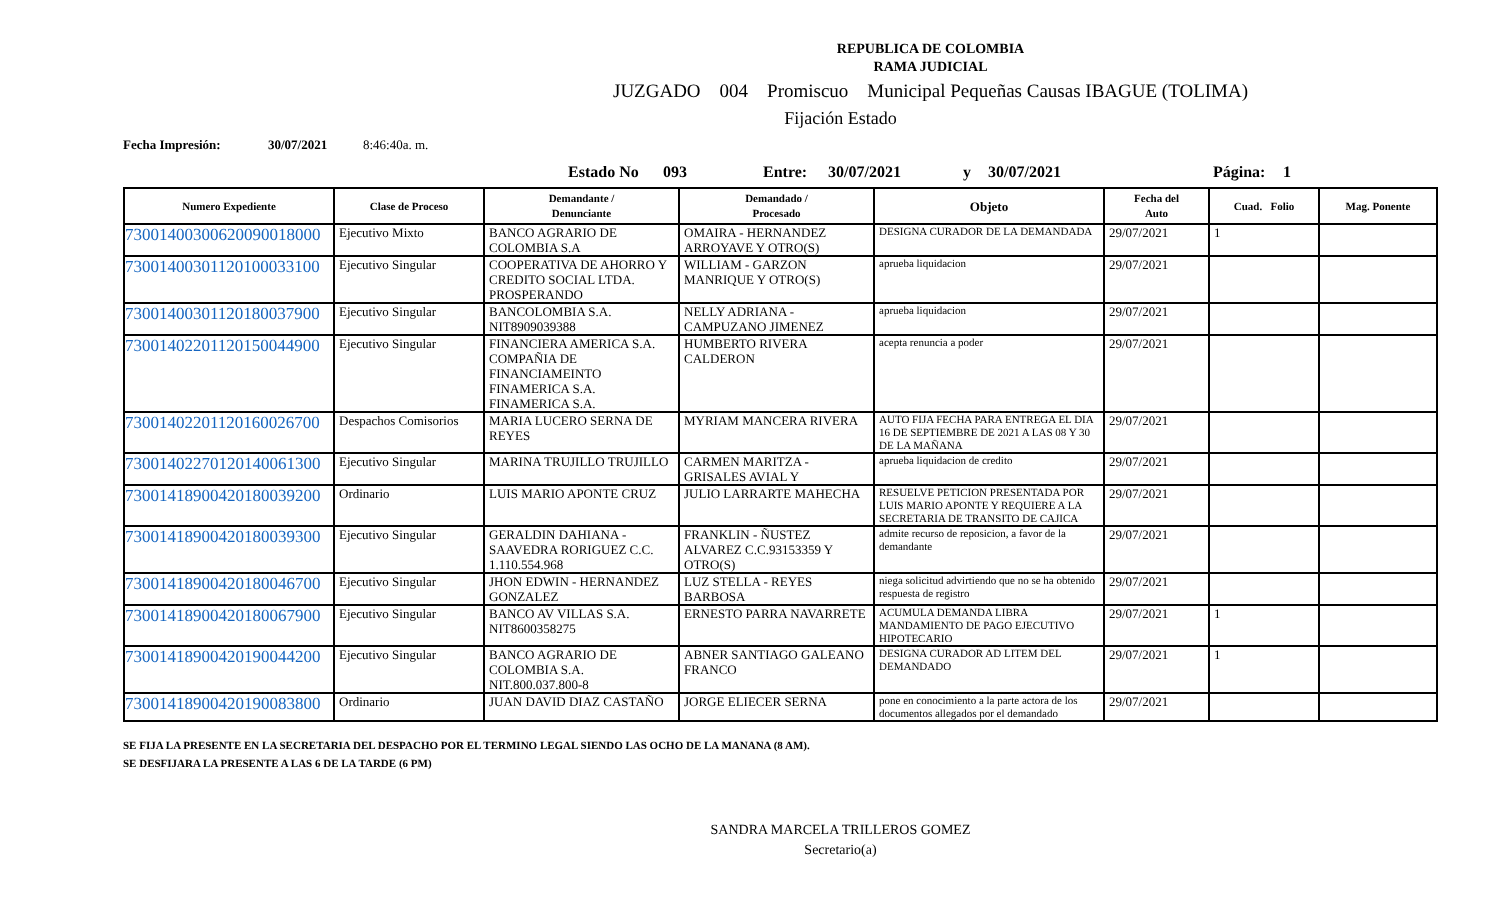REPUBLICA DE COLOMBIA
RAMA JUDICIAL
JUZGADO 004 Promiscuo Municipal Pequeñas Causas IBAGUE (TOLIMA)
Fijación Estado
Fecha Impresión: 30/07/2021 8:46:40a. m.
Estado No 093 Entre: 30/07/2021 y 30/07/2021 Página: 1
| Numero Expediente | Clase de Proceso | Demandante / Denunciante | Demandado / Procesado | Objeto | Fecha del Auto | Cuad. Folio | Mag. Ponente |
| --- | --- | --- | --- | --- | --- | --- | --- |
| 73001400300620090018000 | Ejecutivo Mixto | BANCO AGRARIO DE COLOMBIA S.A | OMAIRA - HERNANDEZ ARROYAVE Y OTRO(S) | DESIGNA CURADOR DE LA DEMANDADA | 29/07/2021 | 1 | |
| 73001400301120100033100 | Ejecutivo Singular | COOPERATIVA DE AHORRO Y CREDITO SOCIAL LTDA. PROSPERANDO | WILLIAM - GARZON MANRIQUE Y OTRO(S) | aprueba liquidacion | 29/07/2021 | | |
| 73001400301120180037900 | Ejecutivo Singular | BANCOLOMBIA S.A. NIT8909039388 | NELLY ADRIANA - CAMPUZANO JIMENEZ | aprueba liquidacion | 29/07/2021 | | |
| 73001402201120150044900 | Ejecutivo Singular | FINANCIERA AMERICA S.A. COMPAÑIA DE FINANCIAMEINTO FINAMERICA S.A. FINAMERICA S.A. | HUMBERTO RIVERA CALDERON | acepta renuncia a poder | 29/07/2021 | | |
| 73001402201120160026700 | Despachos Comisorios | MARIA LUCERO SERNA DE REYES | MYRIAM MANCERA RIVERA | AUTO FIJA FECHA PARA ENTREGA EL DIA 16 DE SEPTIEMBRE DE 2021 A LAS 08 Y 30 DE LA MAÑANA | 29/07/2021 | | |
| 73001402270120140061300 | Ejecutivo Singular | MARINA TRUJILLO TRUJILLO | CARMEN MARITZA - GRISALES AVIAL Y | aprueba liquidacion de credito | 29/07/2021 | | |
| 73001418900420180039200 | Ordinario | LUIS MARIO APONTE CRUZ | JULIO LARRARTE MAHECHA | RESUELVE PETICION PRESENTADA POR LUIS MARIO APONTE Y REQUIERE A LA SECRETARIA DE TRANSITO DE CAJICA | 29/07/2021 | | |
| 73001418900420180039300 | Ejecutivo Singular | GERALDIN DAHIANA - SAAVEDRA RORIGUEZ C.C. 1.110.554.968 | FRANKLIN - ÑUSTEZ ALVAREZ C.C.93153359 Y OTRO(S) | admite recurso de reposicion, a favor de la demandante | 29/07/2021 | | |
| 73001418900420180046700 | Ejecutivo Singular | JHON EDWIN - HERNANDEZ GONZALEZ | LUZ STELLA - REYES BARBOSA | niega solicitud advirtiendo que no se ha obtenido respuesta de registro | 29/07/2021 | | |
| 73001418900420180067900 | Ejecutivo Singular | BANCO AV VILLAS S.A. NIT8600358275 | ERNESTO PARRA NAVARRETE | ACUMULA DEMANDA LIBRA MANDAMIENTO DE PAGO EJECUTIVO HIPOTECARIO | 29/07/2021 | 1 | |
| 73001418900420190044200 | Ejecutivo Singular | BANCO AGRARIO DE COLOMBIA S.A. NIT.800.037.800-8 | ABNER SANTIAGO GALEANO FRANCO | DESIGNA CURADOR AD LITEM DEL DEMANDADO | 29/07/2021 | 1 | |
| 73001418900420190083800 | Ordinario | JUAN DAVID DIAZ CASTAÑO | JORGE ELIECER SERNA | pone en conocimiento a la parte actora de los documentos allegados por el demandado | 29/07/2021 | | |
SE FIJA LA PRESENTE EN LA SECRETARIA DEL DESPACHO POR EL TERMINO LEGAL SIENDO LAS OCHO DE LA MANANA (8 AM).
SE DESFIJARA LA PRESENTE A LAS 6 DE LA TARDE (6 PM)
SANDRA MARCELA TRILLEROS GOMEZ
Secretario(a)